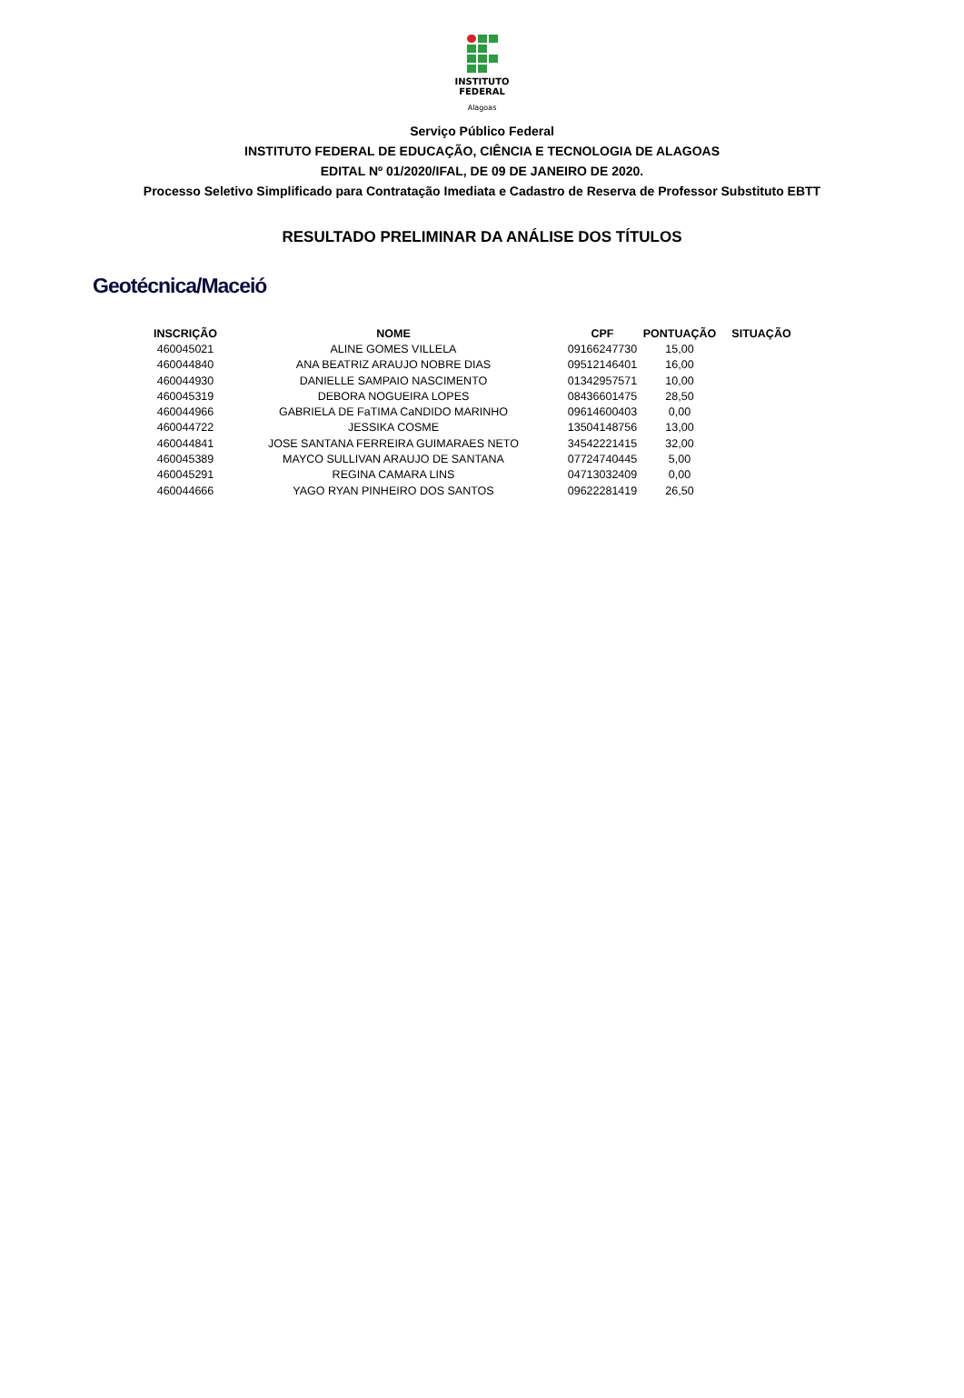INSTITUTO
FEDERAL
Alagoas
Serviço Público Federal
INSTITUTO FEDERAL DE EDUCAÇÃO, CIÊNCIA E TECNOLOGIA DE ALAGOAS
EDITAL Nº 01/2020/IFAL, DE 09 DE JANEIRO DE 2020.
Processo Seletivo Simplificado para Contratação Imediata e Cadastro de Reserva de Professor Substituto EBTT
RESULTADO PRELIMINAR DA ANÁLISE DOS TÍTULOS
Geotécnica/Maceió
| INSCRIÇÃO | NOME | CPF | PONTUAÇÃO | SITUAÇÃO |
| --- | --- | --- | --- | --- |
| 460045021 | ALINE GOMES VILLELA | 09166247730 | 15,00 | |
| 460044840 | ANA BEATRIZ ARAUJO NOBRE DIAS | 09512146401 | 16,00 | |
| 460044930 | DANIELLE SAMPAIO NASCIMENTO | 01342957571 | 10,00 | |
| 460045319 | DEBORA NOGUEIRA LOPES | 08436601475 | 28,50 | |
| 460044966 | GABRIELA DE FaTIMA CaNDIDO MARINHO | 09614600403 | 0,00 | |
| 460044722 | JESSIKA COSME | 13504148756 | 13,00 | |
| 460044841 | JOSE SANTANA FERREIRA GUIMARAES NETO | 34542221415 | 32,00 | |
| 460045389 | MAYCO SULLIVAN ARAUJO DE SANTANA | 07724740445 | 5,00 | |
| 460045291 | REGINA CAMARA LINS | 04713032409 | 0,00 | |
| 460044666 | YAGO RYAN PINHEIRO DOS SANTOS | 09622281419 | 26,50 | |